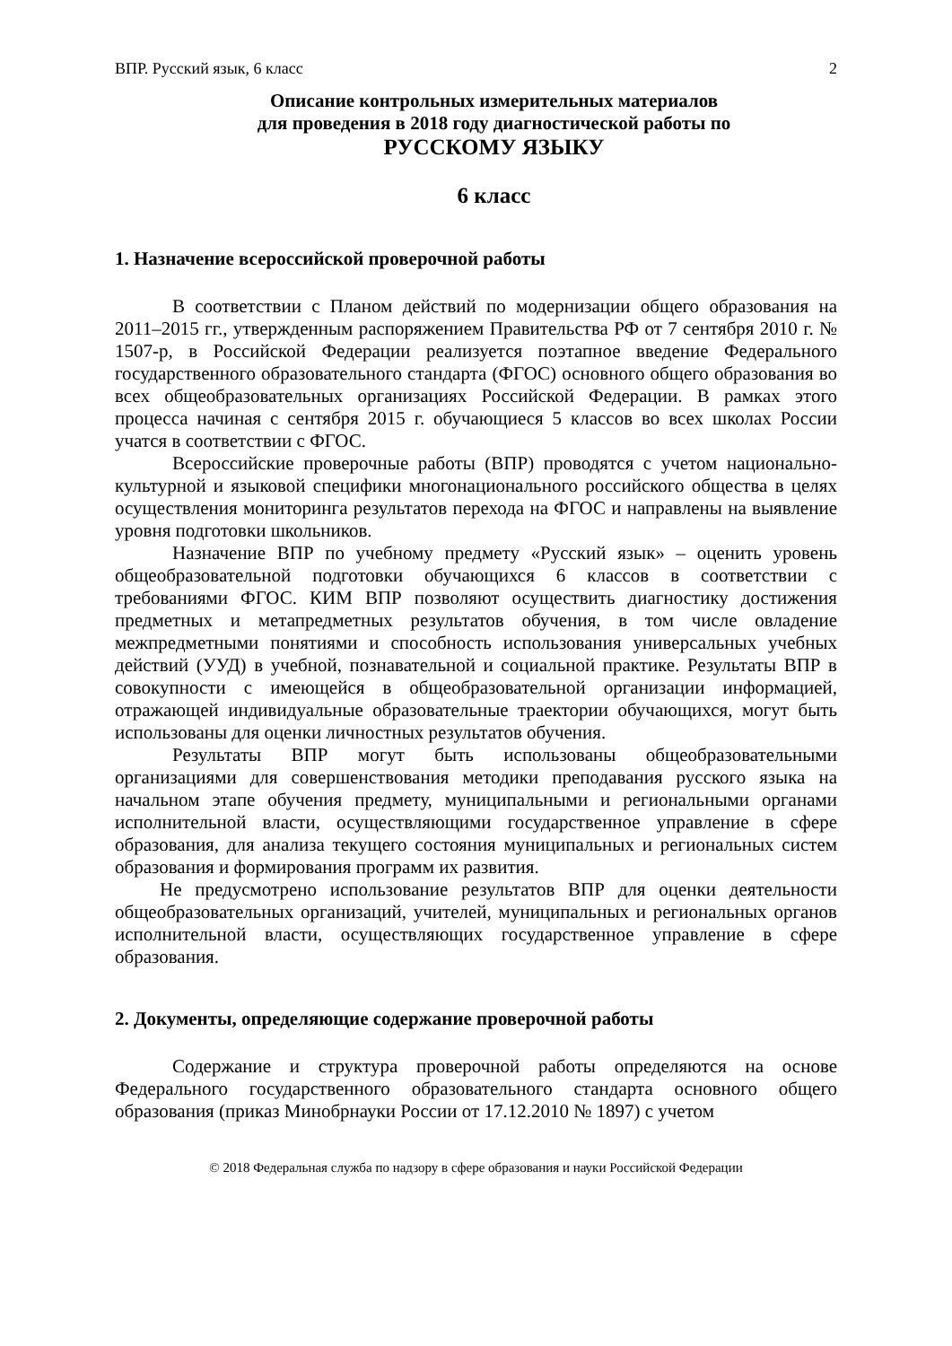ВПР. Русский язык, 6 класс 2
Описание контрольных измерительных материалов
для проведения в 2018 году диагностической работы по
РУССКОМУ ЯЗЫКУ
6 класс
1. Назначение всероссийской проверочной работы
В соответствии с Планом действий по модернизации общего образования на 2011–2015 гг., утвержденным распоряжением Правительства РФ от 7 сентября 2010 г. № 1507-р, в Российской Федерации реализуется поэтапное введение Федерального государственного образовательного стандарта (ФГОС) основного общего образования во всех общеобразовательных организациях Российской Федерации. В рамках этого процесса начиная с сентября 2015 г. обучающиеся 5 классов во всех школах России учатся в соответствии с ФГОС.
Всероссийские проверочные работы (ВПР) проводятся с учетом национально-культурной и языковой специфики многонационального российского общества в целях осуществления мониторинга результатов перехода на ФГОС и направлены на выявление уровня подготовки школьников.
Назначение ВПР по учебному предмету «Русский язык» – оценить уровень общеобразовательной подготовки обучающихся 6 классов в соответствии с требованиями ФГОС. КИМ ВПР позволяют осуществить диагностику достижения предметных и метапредметных результатов обучения, в том числе овладение межпредметными понятиями и способность использования универсальных учебных действий (УУД) в учебной, познавательной и социальной практике. Результаты ВПР в совокупности с имеющейся в общеобразовательной организации информацией, отражающей индивидуальные образовательные траектории обучающихся, могут быть использованы для оценки личностных результатов обучения.
Результаты ВПР могут быть использованы общеобразовательными организациями для совершенствования методики преподавания русского языка на начальном этапе обучения предмету, муниципальными и региональными органами исполнительной власти, осуществляющими государственное управление в сфере образования, для анализа текущего состояния муниципальных и региональных систем образования и формирования программ их развития.
Не предусмотрено использование результатов ВПР для оценки деятельности общеобразовательных организаций, учителей, муниципальных и региональных органов исполнительной власти, осуществляющих государственное управление в сфере образования.
2. Документы, определяющие содержание проверочной работы
Содержание и структура проверочной работы определяются на основе Федерального государственного образовательного стандарта основного общего образования (приказ Минобрнауки России от 17.12.2010 № 1897) с учетом
© 2018 Федеральная служба по надзору в сфере образования и науки Российской Федерации